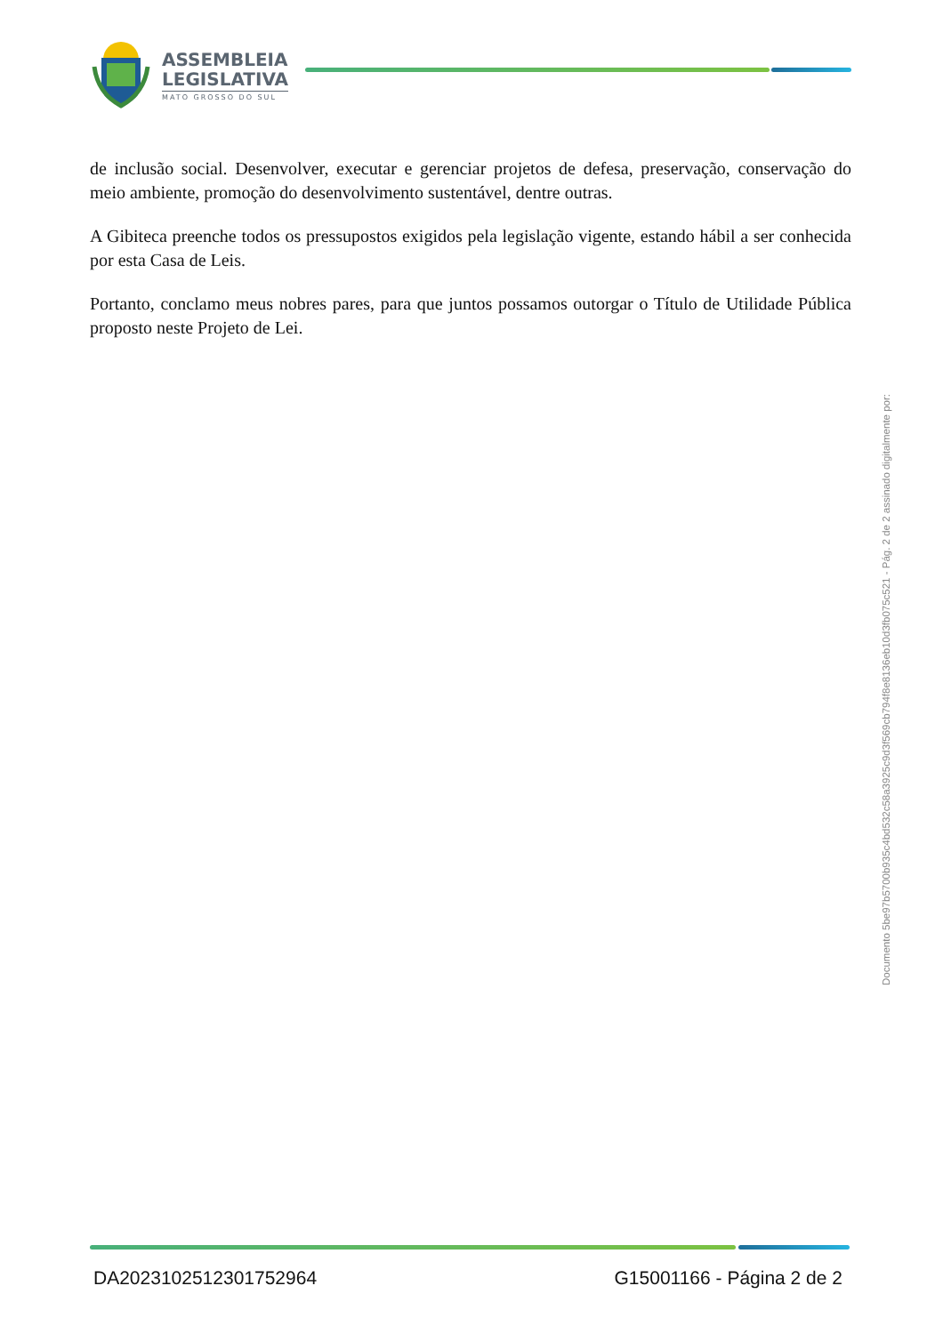ASSEMBLEIA
LEGISLATIVA
MATO GROSSO DO SUL
de inclusão social. Desenvolver, executar e gerenciar projetos de defesa, preservação, conservação do meio ambiente, promoção do desenvolvimento sustentável, dentre outras.
A Gibiteca preenche todos os pressupostos exigidos pela legislação vigente, estando hábil a ser conhecida por esta Casa de Leis.
Portanto, conclamo meus nobres pares, para que juntos possamos outorgar o Título de Utilidade Pública proposto neste Projeto de Lei.
Documento 5be97b5700b935c4bd532c58a3925c9d3f569cb794f8e8136eb10d3fb075c521 - Pág. 2 de 2 assinado digitalmente por:
DA20231025123017529​64 G15001166 - Página 2 de 2